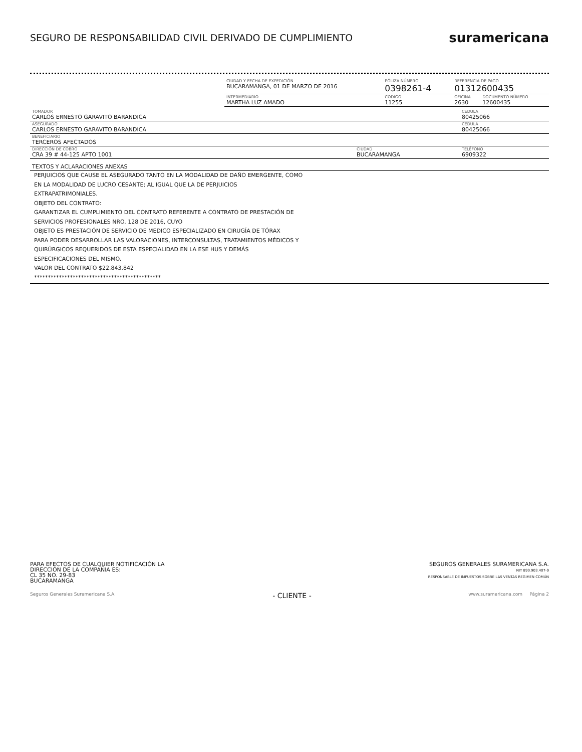SEGURO DE RESPONSABILIDAD CIVIL DERIVADO DE CUMPLIMIENTO
suramericana
| | CIUDAD Y FECHA DE EXPEDICIÓN BUCARAMANGA, 01 DE MARZO DE 2016 | PÓLIZA NÚMERO 0398261-4 | | REFERENCIA DE PAGO 01312600435 | |
| | INTERMEDIARIO MARTHA LUZ AMADO | | CODIGO 11255 | OFICINA 2630 | DOCUMENTO NÚMERO 12600435 |
| TOMADOR CARLOS ERNESTO GARAVITO BARANDICA | | CEDULA 80425066 |
| ASEGURADO CARLOS ERNESTO GARAVITO BARANDICA | | CEDULA 80425066 |
| BENEFICIARIO TERCEROS AFECTADOS | | |
| DIRECCIÓN DE COBRO CRA 39 # 44-125 APTO 1001 | CIUDAD BUCARAMANGA | TELÉFONO 6909322 |
| TEXTOS Y ACLARACIONES ANEXAS |
PERJUICIOS QUE CAUSE EL ASEGURADO TANTO EN LA MODALIDAD DE DAÑO EMERGENTE, COMO
EN LA MODALIDAD DE LUCRO CESANTE; AL IGUAL QUE LA DE PERJUICIOS
EXTRAPATRIMONIALES.
OBJETO DEL CONTRATO:
GARANTIZAR EL CUMPLIMIENTO DEL CONTRATO REFERENTE A CONTRATO DE PRESTACIÓN DE
SERVICIOS PROFESIONALES NRO. 128 DE 2016, CUYO
OBJETO ES PRESTACIÓN DE SERVICIO DE MEDICO ESPECIALIZADO EN CIRUGÍA DE TÓRAX
PARA PODER DESARROLLAR LAS VALORACIONES, INTERCONSULTAS, TRATAMIENTOS MÉDICOS Y
QUIRÚRGICOS REQUERIDOS DE ESTA ESPECIALIDAD EN LA ESE HUS Y DEMÁS
ESPECIFICACIONES DEL MISMO.
VALOR DEL CONTRATO $22.843.842
**********************************************
PARA EFECTOS DE CUALQUIER NOTIFICACIÓN LA
DIRECCIÓN DE LA COMPAÑIA ES:
CL 35 NO. 29-83
BUCARAMANGA
SEGUROS GENERALES SURAMERICANA S.A.
NIT 890.903.407-9
RESPONSABLE DE IMPUESTOS SOBRE LAS VENTAS REGIMEN COMÚN
Seguros Generales Suramericana S.A. - CLIENTE - www.suramericana.com Página 2